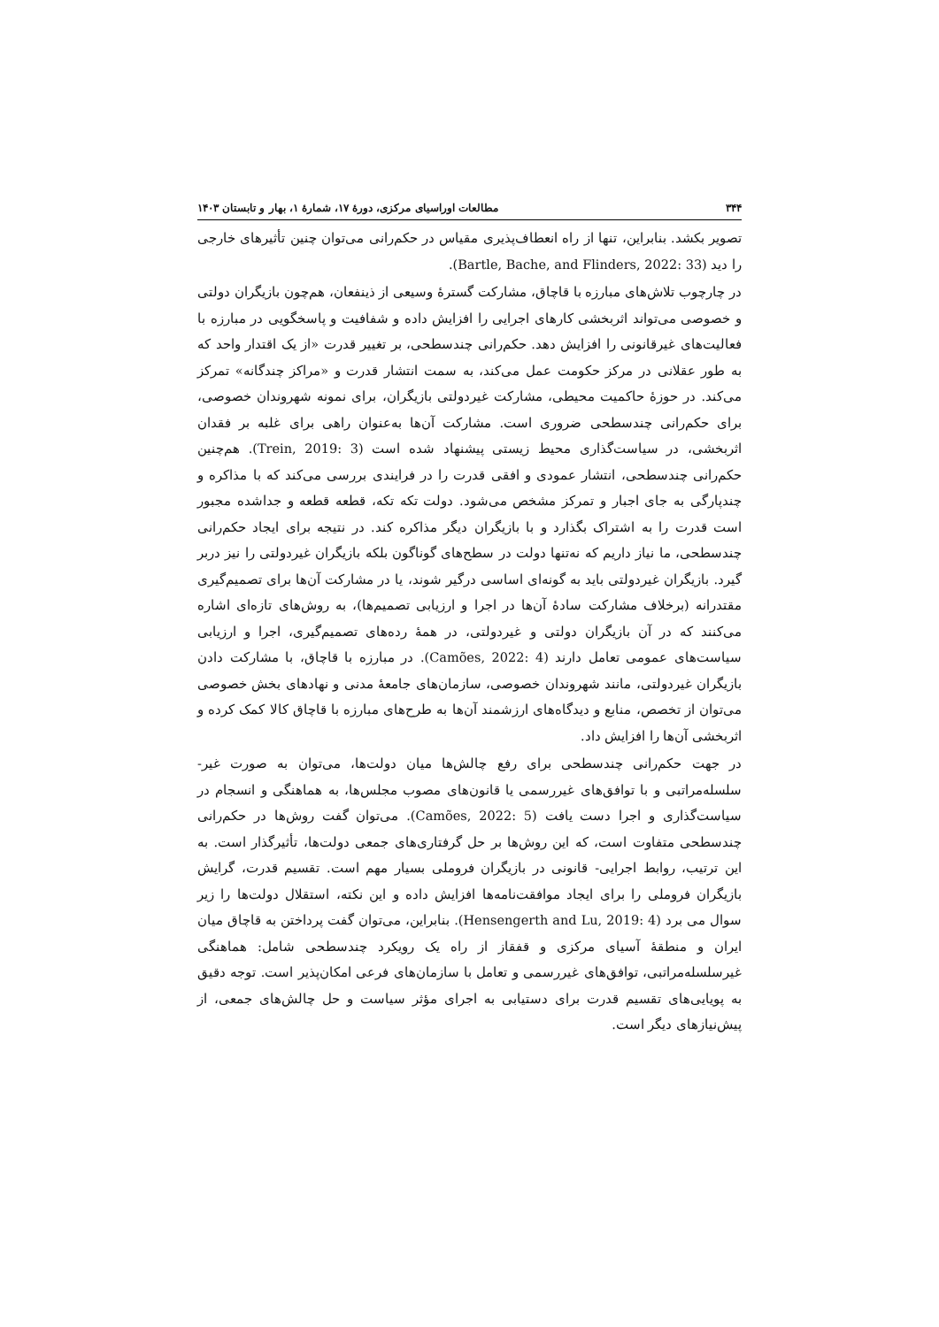۳۴۴ مطالعات اوراسیای مرکزی، دورهٔ ۱۷، شمارهٔ ۱، بهار و تابستان ۱۴۰۳
تصویر بکشد. بنابراین، تنها از راه انعطاف‌پذیری مقیاس در حکم‌رانی می‌توان چنین تأثیرهای خارجی را دید (Bartle, Bache, and Flinders, 2022: 33).
در چارچوب تلاش‌های مبارزه با قاچاق، مشارکت گسترهٔ وسیعی از ذینفعان، هم‌چون بازیگران دولتی و خصوصی می‌تواند اثربخشی کارهای اجرایی را افزایش داده و شفافیت و پاسخگویی در مبارزه با فعالیت‌های غیرقانونی را افزایش دهد. حکم‌رانی چندسطحی، بر تغییر قدرت «از یک اقتدار واحد که به طور عقلانی در مرکز حکومت عمل می‌کند، به سمت انتشار قدرت و «مراکز چندگانه» تمرکز می‌کند. در حوزهٔ حاکمیت محیطی، مشارکت غیردولتی بازیگران، برای نمونه شهروندان خصوصی، برای حکم‌رانی چندسطحی ضروری است. مشارکت آن‌ها به‌عنوان راهی برای غلبه بر فقدان اثربخشی، در سیاست‌گذاری محیط زیستی پیشنهاد شده است (Trein, 2019: 3). هم‌چنین حکم‌رانی چندسطحی، انتشار عمودی و افقی قدرت را در فرایندی بررسی می‌کند که با مذاکره و چندپارگی به جای اجبار و تمرکز مشخص می‌شود. دولت تکه تکه، قطعه قطعه و جداشده مجبور است قدرت را به اشتراک بگذارد و با بازیگران دیگر مذاکره کند. در نتیجه برای ایجاد حکم‌رانی چندسطحی، ما نیاز داریم که نه‌تنها دولت در سطح‌های گوناگون بلکه بازیگران غیردولتی را نیز دربر گیرد. بازیگران غیردولتی باید به گونه‌ای اساسی درگیر شوند، یا در مشارکت آن‌ها برای تصمیم‌گیری مقتدرانه (برخلاف مشارکت سادهٔ آن‌ها در اجرا و ارزیابی تصمیم‌ها)، به روش‌های تازه‌ای اشاره می‌کنند که در آن بازیگران دولتی و غیردولتی، در همهٔ رده‌های تصمیم‌گیری، اجرا و ارزیابی سیاست‌های عمومی تعامل دارند (Camões, 2022: 4). در مبارزه با قاچاق، با مشارکت دادن بازیگران غیردولتی، مانند شهروندان خصوصی، سازمان‌های جامعهٔ مدنی و نهادهای بخش خصوصی می‌توان از تخصص، منابع و دیدگاه‌های ارزشمند آن‌ها به طرح‌های مبارزه با قاچاق کالا کمک کرده و اثربخشی آن‌ها را افزایش داد.
در جهت حکم‌رانی چندسطحی برای رفع چالش‌ها میان دولت‌ها، می‌توان به صورت غیر-سلسله‌مراتبی و با توافق‌های غیررسمی یا قانون‌های مصوب مجلس‌ها، به هماهنگی و انسجام در سیاست‌گذاری و اجرا دست یافت (Camões, 2022: 5). می‌توان گفت روش‌ها در حکم‌رانی چندسطحی متفاوت است، که این روش‌ها بر حل گرفتاری‌های جمعی دولت‌ها، تأثیرگذار است. به این ترتیب، روابط اجرایی- قانونی در بازیگران فروملی بسیار مهم است. تقسیم قدرت، گرایش بازیگران فروملی را برای ایجاد موافقت‌نامه‌ها افزایش داده و این نکته، استقلال دولت‌ها را زیر سوال می برد (Hensengerth and Lu, 2019: 4). بنابراین، می‌توان گفت پرداختن به قاچاق میان ایران و منطقهٔ آسیای مرکزی و قفقاز از راه یک رویکرد چندسطحی شامل: هماهنگی غیرسلسله‌مراتبی، توافق‌های غیررسمی و تعامل با سازمان‌های فرعی امکان‌پذیر است. توجه دقیق به پویایی‌های تقسیم قدرت برای دستیابی به اجرای مؤثر سیاست و حل چالش‌های جمعی، از پیش‌نیازهای دیگر است.